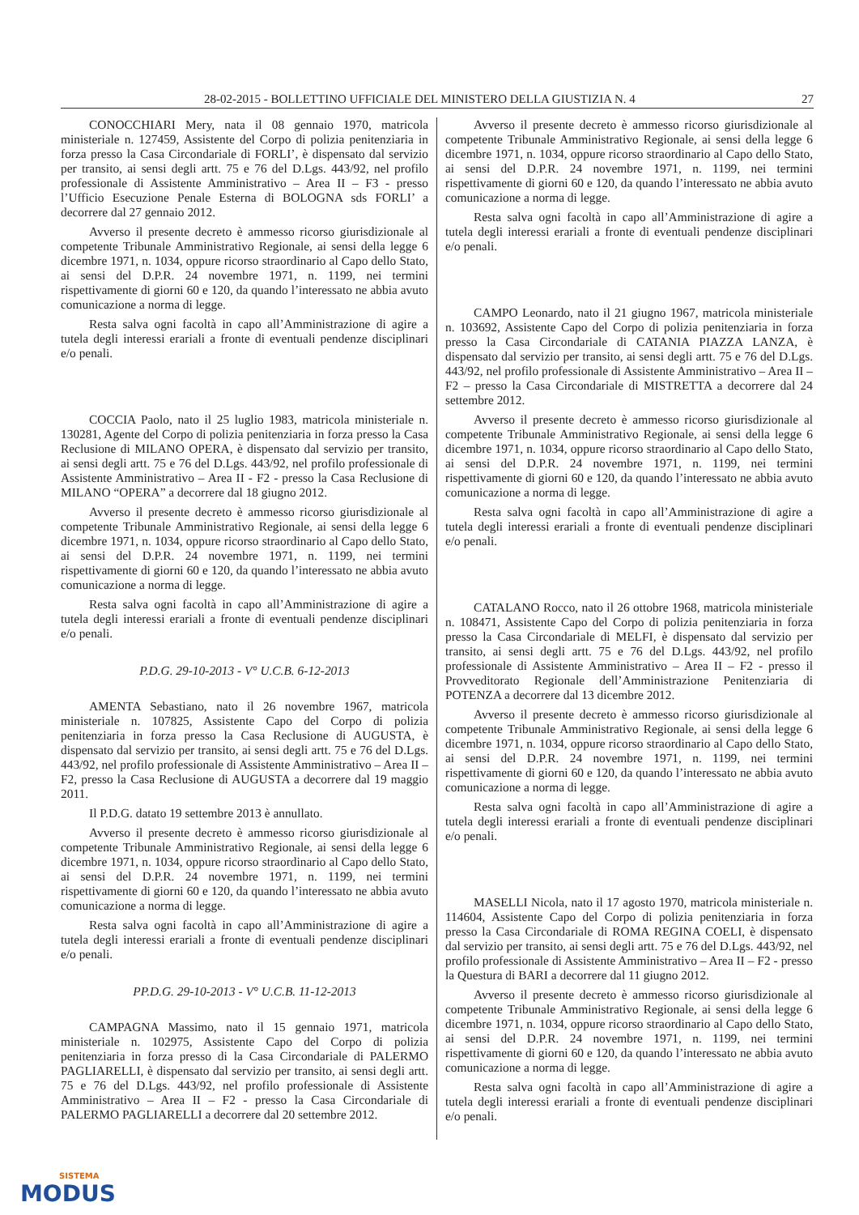28-02-2015 - BOLLETTINO UFFICIALE DEL MINISTERO DELLA GIUSTIZIA N. 4 27
CONOCCHIARI Mery, nata il 08 gennaio 1970, matricola ministeriale n. 127459, Assistente del Corpo di polizia penitenziaria in forza presso la Casa Circondariale di FORLI’, è dispensato dal servizio per transito, ai sensi degli artt. 75 e 76 del D.Lgs. 443/92, nel profilo professionale di Assistente Amministrativo – Area II – F3 - presso l’Ufficio Esecuzione Penale Esterna di BOLOGNA sds FORLI’ a decorrere dal 27 gennaio 2012.
Avverso il presente decreto è ammesso ricorso giurisdizionale al competente Tribunale Amministrativo Regionale, ai sensi della legge 6 dicembre 1971, n. 1034, oppure ricorso straordinario al Capo dello Stato, ai sensi del D.P.R. 24 novembre 1971, n. 1199, nei termini rispettivamente di giorni 60 e 120, da quando l’interessato ne abbia avuto comunicazione a norma di legge.
Resta salva ogni facoltà in capo all’Amministrazione di agire a tutela degli interessi erariali a fronte di eventuali pendenze disciplinari e/o penali.
COCCIA Paolo, nato il 25 luglio 1983, matricola ministeriale n. 130281, Agente del Corpo di polizia penitenziaria in forza presso la Casa Reclusione di MILANO OPERA, è dispensato dal servizio per transito, ai sensi degli artt. 75 e 76 del D.Lgs. 443/92, nel profilo professionale di Assistente Amministrativo – Area II - F2 - presso la Casa Reclusione di MILANO “OPERA” a decorrere dal 18 giugno 2012.
Avverso il presente decreto è ammesso ricorso giurisdizionale al competente Tribunale Amministrativo Regionale, ai sensi della legge 6 dicembre 1971, n. 1034, oppure ricorso straordinario al Capo dello Stato, ai sensi del D.P.R. 24 novembre 1971, n. 1199, nei termini rispettivamente di giorni 60 e 120, da quando l’interessato ne abbia avuto comunicazione a norma di legge.
Resta salva ogni facoltà in capo all’Amministrazione di agire a tutela degli interessi erariali a fronte di eventuali pendenze disciplinari e/o penali.
P.D.G. 29-10-2013 - V° U.C.B. 6-12-2013
AMENTA Sebastiano, nato il 26 novembre 1967, matricola ministeriale n. 107825, Assistente Capo del Corpo di polizia penitenziaria in forza presso la Casa Reclusione di AUGUSTA, è dispensato dal servizio per transito, ai sensi degli artt. 75 e 76 del D.Lgs. 443/92, nel profilo professionale di Assistente Amministrativo – Area II – F2, presso la Casa Reclusione di AUGUSTA a decorrere dal 19 maggio 2011.
Il P.D.G. datato 19 settembre 2013 è annullato.
Avverso il presente decreto è ammesso ricorso giurisdizionale al competente Tribunale Amministrativo Regionale, ai sensi della legge 6 dicembre 1971, n. 1034, oppure ricorso straordinario al Capo dello Stato, ai sensi del D.P.R. 24 novembre 1971, n. 1199, nei termini rispettivamente di giorni 60 e 120, da quando l’interessato ne abbia avuto comunicazione a norma di legge.
Resta salva ogni facoltà in capo all’Amministrazione di agire a tutela degli interessi erariali a fronte di eventuali pendenze disciplinari e/o penali.
PP.D.G. 29-10-2013 - V° U.C.B. 11-12-2013
CAMPAGNA Massimo, nato il 15 gennaio 1971, matricola ministeriale n. 102975, Assistente Capo del Corpo di polizia penitenziaria in forza presso di la Casa Circondariale di PALERMO PAGLIARELLI, è dispensato dal servizio per transito, ai sensi degli artt. 75 e 76 del D.Lgs. 443/92, nel profilo professionale di Assistente Amministrativo – Area II – F2 - presso la Casa Circondariale di PALERMO PAGLIARELLI a decorrere dal 20 settembre 2012.
Avverso il presente decreto è ammesso ricorso giurisdizionale al competente Tribunale Amministrativo Regionale, ai sensi della legge 6 dicembre 1971, n. 1034, oppure ricorso straordinario al Capo dello Stato, ai sensi del D.P.R. 24 novembre 1971, n. 1199, nei termini rispettivamente di giorni 60 e 120, da quando l’interessato ne abbia avuto comunicazione a norma di legge.
Resta salva ogni facoltà in capo all’Amministrazione di agire a tutela degli interessi erariali a fronte di eventuali pendenze disciplinari e/o penali.
CAMPO Leonardo, nato il 21 giugno 1967, matricola ministeriale n. 103692, Assistente Capo del Corpo di polizia penitenziaria in forza presso la Casa Circondariale di CATANIA PIAZZA LANZA, è dispensato dal servizio per transito, ai sensi degli artt. 75 e 76 del D.Lgs. 443/92, nel profilo professionale di Assistente Amministrativo – Area II – F2 – presso la Casa Circondariale di MISTRETTA a decorrere dal 24 settembre 2012.
Avverso il presente decreto è ammesso ricorso giurisdizionale al competente Tribunale Amministrativo Regionale, ai sensi della legge 6 dicembre 1971, n. 1034, oppure ricorso straordinario al Capo dello Stato, ai sensi del D.P.R. 24 novembre 1971, n. 1199, nei termini rispettivamente di giorni 60 e 120, da quando l’interessato ne abbia avuto comunicazione a norma di legge.
Resta salva ogni facoltà in capo all’Amministrazione di agire a tutela degli interessi erariali a fronte di eventuali pendenze disciplinari e/o penali.
CATALANO Rocco, nato il 26 ottobre 1968, matricola ministeriale n. 108471, Assistente Capo del Corpo di polizia penitenziaria in forza presso la Casa Circondariale di MELFI, è dispensato dal servizio per transito, ai sensi degli artt. 75 e 76 del D.Lgs. 443/92, nel profilo professionale di Assistente Amministrativo – Area II – F2 - presso il Provveditorato Regionale dell’Amministrazione Penitenziaria di POTENZA a decorrere dal 13 dicembre 2012.
Avverso il presente decreto è ammesso ricorso giurisdizionale al competente Tribunale Amministrativo Regionale, ai sensi della legge 6 dicembre 1971, n. 1034, oppure ricorso straordinario al Capo dello Stato, ai sensi del D.P.R. 24 novembre 1971, n. 1199, nei termini rispettivamente di giorni 60 e 120, da quando l’interessato ne abbia avuto comunicazione a norma di legge.
Resta salva ogni facoltà in capo all’Amministrazione di agire a tutela degli interessi erariali a fronte di eventuali pendenze disciplinari e/o penali.
MASELLI Nicola, nato il 17 agosto 1970, matricola ministeriale n. 114604, Assistente Capo del Corpo di polizia penitenziaria in forza presso la Casa Circondariale di ROMA REGINA COELI, è dispensato dal servizio per transito, ai sensi degli artt. 75 e 76 del D.Lgs. 443/92, nel profilo professionale di Assistente Amministrativo – Area II – F2 - presso la Questura di BARI a decorrere dal 11 giugno 2012.
Avverso il presente decreto è ammesso ricorso giurisdizionale al competente Tribunale Amministrativo Regionale, ai sensi della legge 6 dicembre 1971, n. 1034, oppure ricorso straordinario al Capo dello Stato, ai sensi del D.P.R. 24 novembre 1971, n. 1199, nei termini rispettivamente di giorni 60 e 120, da quando l’interessato ne abbia avuto comunicazione a norma di legge.
Resta salva ogni facoltà in capo all’Amministrazione di agire a tutela degli interessi erariali a fronte di eventuali pendenze disciplinari e/o penali.
SISTEMA
MODUS